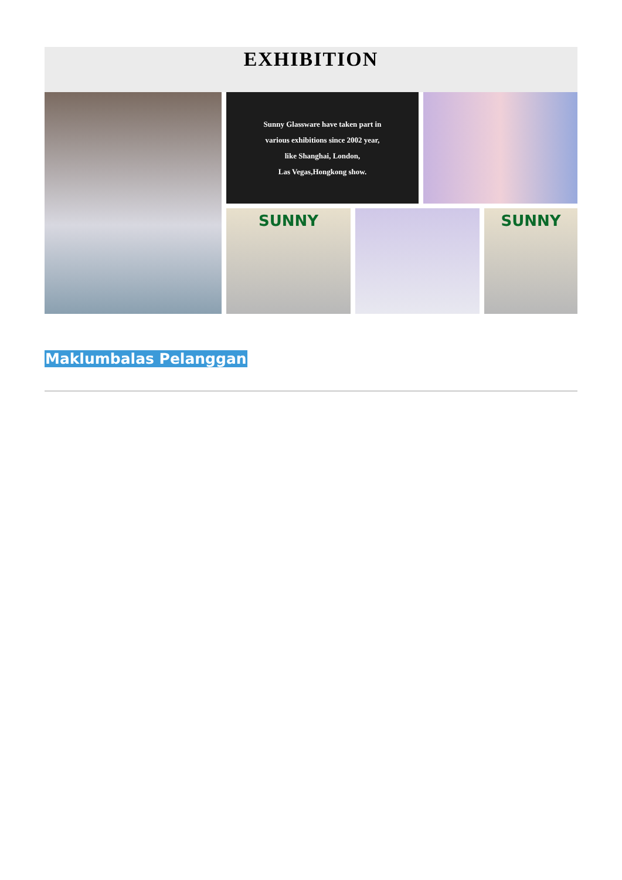EXHIBITION
Sunny Glassware have taken part in
various exhibitions since 2002 year,
like Shanghai, London,
Las Vegas,Hongkong show.
SUNNY
SUNNY
Maklumbalas Pelanggan